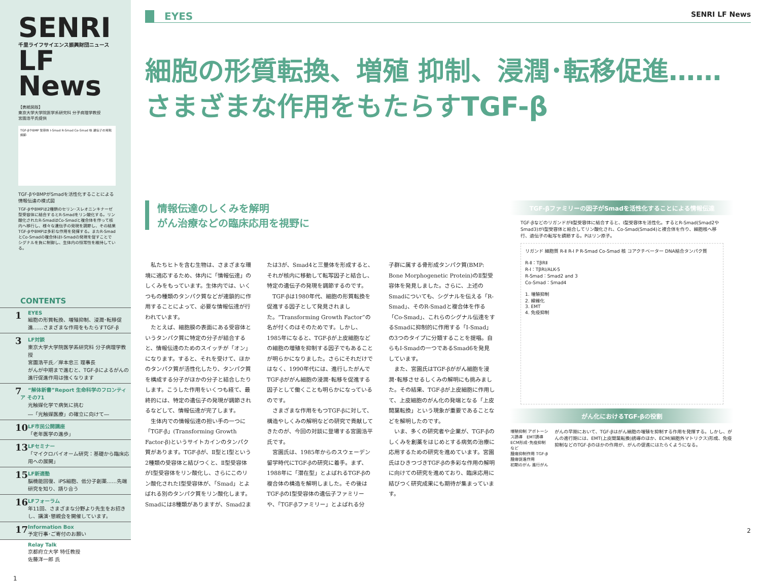SENRI
千里ライフサイエンス振興財団ニュース
LF News
【表紙図版】
東京大学大学院医学系研究科 分子病理学教授
宮園浩平氏提供
TGF-βやBMP 受容体 I-Smad R-Smad Co-Smad 核 遺伝子の発現調節
TGF-βやBMPがSmadを活性化することによる情報伝達の模式図
TGF-βやBMPは2種類のセリン･スレオニンキナーゼ型受容体に結合するとR-Smadをリン酸化する。リン酸化されたR-SmadはCo-Smadと複合体を作って核内へ移行し、様々な遺伝子の発現を調節し、その結果TGF-βやBMPは多彩な作用を発揮する。またR-SmadとCo-Smadの複合体はI-Smadの発現を促すことでシグナルを負に制御し、生体内の恒常性を維持している。
CONTENTS
1 EYES
細胞の形質転換、増殖抑制、浸潤･転移促進……さまざまな作用をもたらすTGF-β
3 LF対談
東京大学大学院医学系研究科 分子病理学教授
宮園浩平氏／岸本忠三 理事長
がんが中期まで進むと、TGF-βによるがんの進行促進作用は強くなります
7 “解体新書”Report 生命科学のフロンティア その71
光触媒化学で病気に挑む
―「光触媒医療」の確立に向けて―
10 LF市民公開講座
「老年医学の進歩」
13 LFセミナー
「マイクロバイオーム研究：基礎から臨床応用への展開」
15 LF新適塾
脳機能回復、iPS細胞、低分子創薬……先端研究を知り、語り合う
16 LFフォーラム
年11回、さまざまな分野より先生をお招きし、講演･懇親会を開催しています。
17 Information Box
予定行事･ご寄付のお願い
Relay Talk
京都府立大学 特任教授
佐藤洋一郎 氏
1
EYES SENRI LF News
細胞の形質転換、増殖 抑制、浸潤･転移促進……
さまざまな作用をもたらすTGF-β
情報伝達のしくみを解明
がん治療などの臨床応用を視野に
　私たちヒトを含む生物は、さまざまな環境に適応するため、体内に「情報伝達」のしくみをもっています。生体内では、いくつもの種類のタンパク質などが連鎖的に作用することによって、必要な情報伝達が行われています。
　たとえば、細胞膜の表面にある受容体というタンパク質に特定の分子が結合すると、情報伝達のためのスイッチが「オン」になります。すると、それを受けて、ほかのタンパク質が活性化したり、タンパク質を構成する分子がほかの分子と結合したりします。こうした作用をいくつも経て、最終的には、特定の遺伝子の発現が調節されるなどして、情報伝達が完了します。
　生体内での情報伝達の担い手の一つに「TGF-β」(Transforming Growth Factor-β)というサイトカインのタンパク質があります。TGF-βが、Ⅱ型とⅠ型という2種類の受容体と結びつくと、Ⅱ型受容体がⅠ型受容体をリン酸化し、さらにこのリン酸化されたⅠ型受容体が、「Smad」とよばれる別のタンパク質をリン酸化します。Smadには8種類がありますが、Smad2ま
たは3が、Smad4と三量体を形成すると、それが核内に移動して転写因子と結合し、特定の遺伝子の発現を調節するのです。
　TGF-βは1980年代、細胞の形質転換を促進する因子として発見されました。“Transforming Growth Factor”の名が付くのはそのためです。しかし、1985年になると、TGF-βが上皮細胞などの細胞の増殖を抑制する因子でもあることが明らかになりました。さらにそれだけではなく、1990年代には、進行したがんでTGF-βががん細胞の浸潤･転移を促進する因子として働くことも明らかになっているのです。
　さまざまな作用をもつTGF-βに対して、構造やしくみの解明などの研究で貢献してきたのが、今回の対談に登場する宮園浩平氏です。
　宮園氏は、1985年からのスウェーデン留学時代にTGF-βの研究に着手。まず、1988年に「潜在型」とよばれるTGF-βの複合体の構造を解明しました。その後はTGF-βのⅠ型受容体の遺伝子ファミリーや、「TGF-βファミリー」とよばれる分
子群に属する骨形成タンパク質(BMP: Bone Morphogenetic Protein)のⅡ型受容体を発見しました。さらに、上述のSmadについても、シグナルを伝える「R-Smad」、そのR-Smadと複合体を作る「Co-Smad」、これらのシグナル伝達をするSmadに抑制的に作用する「I-Smad」の3つのタイプに分類することを提唱。自らもI-Smadの一つであるSmad6を発見しています。
　また、宮園氏はTGF-βががん細胞を浸潤･転移させるしくみの解明にも挑みました。その結果、TGF-βが上皮細胞に作用して、上皮細胞のがん化の発端となる「上皮間葉転換」という現象が重要であることなどを解明したのです。
　いま、多くの研究者や企業が、TGF-βのしくみを創薬をはじめとする病気の治療に応用するための研究を進めています。宮園氏はひきつづきTGF-βの多彩な作用の解明に向けての研究を進めており、臨床応用に結びつく研究成果にも期待が集まっています。
TGF-βファミリーの因子がSmadを活性化することによる情報伝達
TGF-βなどのリガンドがⅡ型受容体に結合すると、Ⅰ型受容体を活性化。するとR-Smad(Smad2やSmad3)がⅠ型受容体と結合してリン酸化され、Co-Smad(Smad4)と複合体を作り、細胞核へ移行、遺伝子の転写を調節する。Pはリン原子。
リガンド 細胞質 R-Ⅱ R-Ⅰ P R-Smad Co-Smad 核 コアクチベーター DNA結合タンパク質
R-Ⅱ：TβRⅡ
R-Ⅰ：TβRI/ALK-5
R-Smad：Smad2 and 3
Co-Smad：Smad4
1. 増殖抑制
2. 線維化
3. EMT
4. 免疫抑制
がん化におけるTGF-βの役割
増殖抑制 アポトーシス誘導　EMT誘導 ECM形成･免疫抑制など
腫瘍抑制作用 TGF-β 腫瘍促進作用
初期のがん 進行がん
がんの早期において、TGF-βはがん細胞の増殖を抑制する作用を発揮する。しかし、がんの進行期には、EMT(上皮間葉転換)誘導のほか、ECM(細胞外マトリクス)形成、免疫抑制などのTGF-βのほかの作用が、がんの促進にはたらくようになる。
2